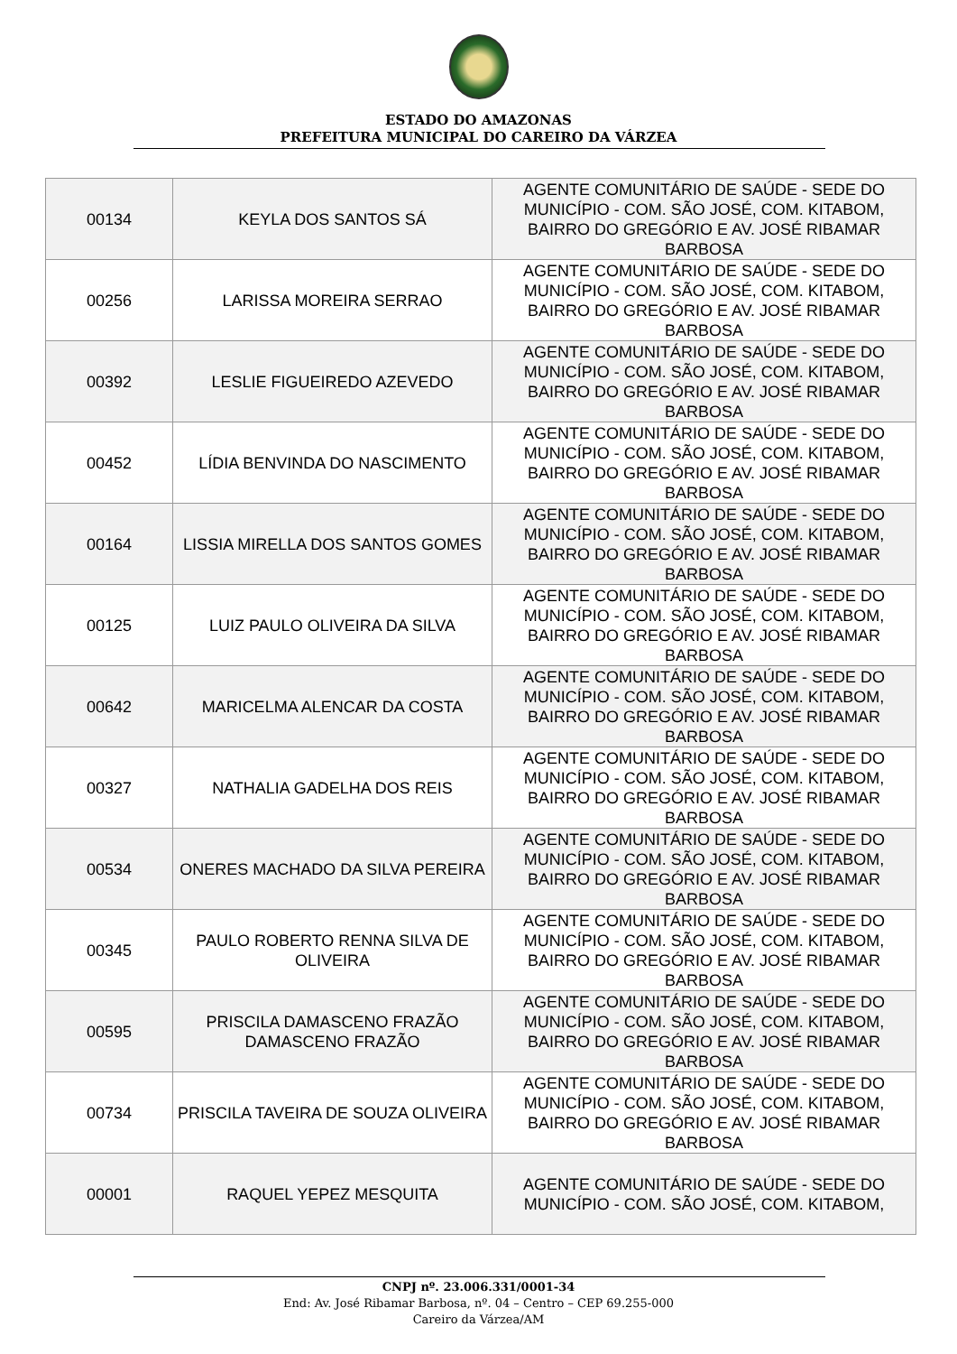ESTADO DO AMAZONAS
PREFEITURA MUNICIPAL DO CAREIRO DA VÁRZEA
| 00134 | KEYLA DOS SANTOS SÁ | AGENTE COMUNITÁRIO DE SAÚDE - SEDE DO MUNICÍPIO - COM. SÃO JOSÉ, COM. KITABOM, BAIRRO DO GREGÓRIO E AV. JOSÉ RIBAMAR BARBOSA |
| 00256 | LARISSA MOREIRA SERRAO | AGENTE COMUNITÁRIO DE SAÚDE - SEDE DO MUNICÍPIO - COM. SÃO JOSÉ, COM. KITABOM, BAIRRO DO GREGÓRIO E AV. JOSÉ RIBAMAR BARBOSA |
| 00392 | LESLIE FIGUEIREDO AZEVEDO | AGENTE COMUNITÁRIO DE SAÚDE - SEDE DO MUNICÍPIO - COM. SÃO JOSÉ, COM. KITABOM, BAIRRO DO GREGÓRIO E AV. JOSÉ RIBAMAR BARBOSA |
| 00452 | LÍDIA BENVINDA DO NASCIMENTO | AGENTE COMUNITÁRIO DE SAÚDE - SEDE DO MUNICÍPIO - COM. SÃO JOSÉ, COM. KITABOM, BAIRRO DO GREGÓRIO E AV. JOSÉ RIBAMAR BARBOSA |
| 00164 | LISSIA MIRELLA DOS SANTOS GOMES | AGENTE COMUNITÁRIO DE SAÚDE - SEDE DO MUNICÍPIO - COM. SÃO JOSÉ, COM. KITABOM, BAIRRO DO GREGÓRIO E AV. JOSÉ RIBAMAR BARBOSA |
| 00125 | LUIZ PAULO OLIVEIRA DA SILVA | AGENTE COMUNITÁRIO DE SAÚDE - SEDE DO MUNICÍPIO - COM. SÃO JOSÉ, COM. KITABOM, BAIRRO DO GREGÓRIO E AV. JOSÉ RIBAMAR BARBOSA |
| 00642 | MARICELMA ALENCAR DA COSTA | AGENTE COMUNITÁRIO DE SAÚDE - SEDE DO MUNICÍPIO - COM. SÃO JOSÉ, COM. KITABOM, BAIRRO DO GREGÓRIO E AV. JOSÉ RIBAMAR BARBOSA |
| 00327 | NATHALIA GADELHA DOS REIS | AGENTE COMUNITÁRIO DE SAÚDE - SEDE DO MUNICÍPIO - COM. SÃO JOSÉ, COM. KITABOM, BAIRRO DO GREGÓRIO E AV. JOSÉ RIBAMAR BARBOSA |
| 00534 | ONERES MACHADO DA SILVA PEREIRA | AGENTE COMUNITÁRIO DE SAÚDE - SEDE DO MUNICÍPIO - COM. SÃO JOSÉ, COM. KITABOM, BAIRRO DO GREGÓRIO E AV. JOSÉ RIBAMAR BARBOSA |
| 00345 | PAULO ROBERTO RENNA SILVA DE OLIVEIRA | AGENTE COMUNITÁRIO DE SAÚDE - SEDE DO MUNICÍPIO - COM. SÃO JOSÉ, COM. KITABOM, BAIRRO DO GREGÓRIO E AV. JOSÉ RIBAMAR BARBOSA |
| 00595 | PRISCILA DAMASCENO FRAZÃO DAMASCENO FRAZÃO | AGENTE COMUNITÁRIO DE SAÚDE - SEDE DO MUNICÍPIO - COM. SÃO JOSÉ, COM. KITABOM, BAIRRO DO GREGÓRIO E AV. JOSÉ RIBAMAR BARBOSA |
| 00734 | PRISCILA TAVEIRA DE SOUZA OLIVEIRA | AGENTE COMUNITÁRIO DE SAÚDE - SEDE DO MUNICÍPIO - COM. SÃO JOSÉ, COM. KITABOM, BAIRRO DO GREGÓRIO E AV. JOSÉ RIBAMAR BARBOSA |
| 00001 | RAQUEL YEPEZ MESQUITA | AGENTE COMUNITÁRIO DE SAÚDE - SEDE DO MUNICÍPIO - COM. SÃO JOSÉ, COM. KITABOM, |
CNPJ nº. 23.006.331/0001-34
End: Av. José Ribamar Barbosa, nº. 04 – Centro – CEP 69.255-000
Careiro da Várzea/AM